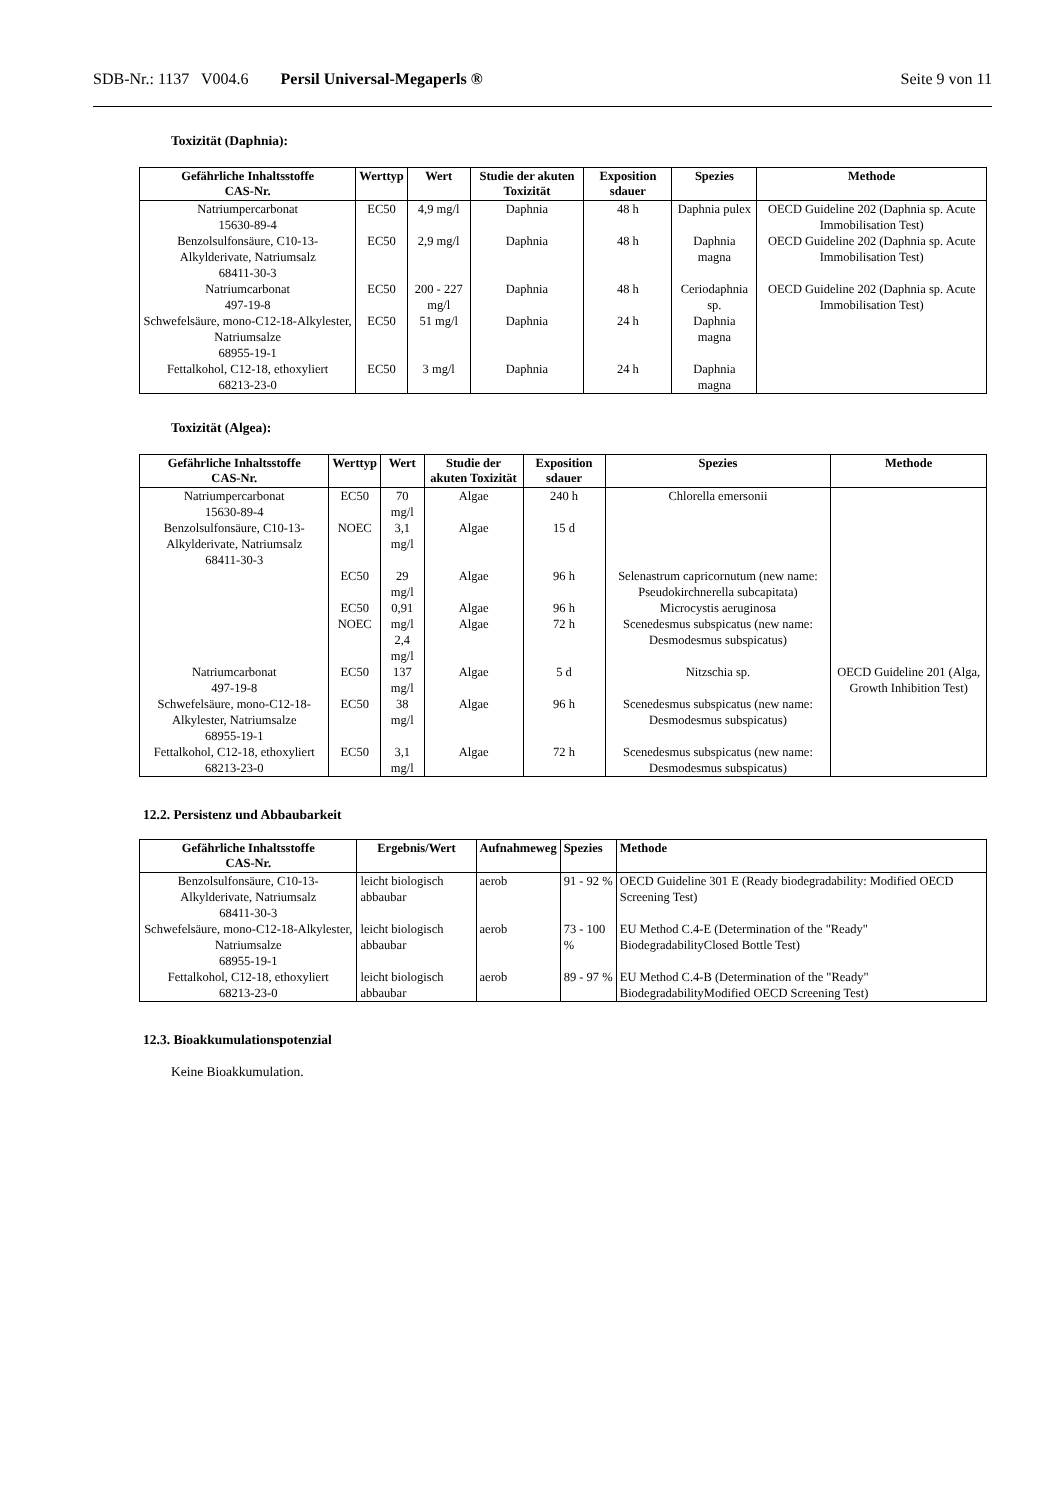SDB-Nr.: 1137 V004.6 Persil Universal-Megaperls ® Seite 9 von 11
Toxizität (Daphnia):
| Gefährliche Inhaltsstoffe CAS-Nr. | Werttyp | Wert | Studie der akuten Toxizität | Exposition sdauer | Spezies | Methode |
| --- | --- | --- | --- | --- | --- | --- |
| Natriumpercarbonat 15630-89-4 | EC50 | 4,9 mg/l | Daphnia | 48 h | Daphnia pulex | OECD Guideline 202 (Daphnia sp. Acute Immobilisation Test) |
| Benzolsulfonsäure, C10-13-Alkylderivate, Natriumsalz 68411-30-3 | EC50 | 2,9 mg/l | Daphnia | 48 h | Daphnia magna | OECD Guideline 202 (Daphnia sp. Acute Immobilisation Test) |
| Natriumcarbonat 497-19-8 | EC50 | 200 - 227 mg/l | Daphnia | 48 h | Ceriodaphnia sp. | OECD Guideline 202 (Daphnia sp. Acute Immobilisation Test) |
| Schwefelsäure, mono-C12-18-Alkylester, Natriumsalze 68955-19-1 | EC50 | 51 mg/l | Daphnia | 24 h | Daphnia magna | |
| Fettalkohol, C12-18, ethoxyliert 68213-23-0 | EC50 | 3 mg/l | Daphnia | 24 h | Daphnia magna | |
Toxizität (Algea):
| Gefährliche Inhaltsstoffe CAS-Nr. | Werttyp | Wert | Studie der akuten Toxizität | Exposition sdauer | Spezies | Methode |
| --- | --- | --- | --- | --- | --- | --- |
| Natriumpercarbonat 15630-89-4 | EC50 | 70 mg/l | Algae | 240 h | Chlorella emersonii | |
| Benzolsulfonsäure, C10-13-Alkylderivate, Natriumsalz 68411-30-3 | NOEC | 3,1 mg/l | Algae | 15 d | | |
| | EC50 | 29 mg/l | Algae | 96 h | Selenastrum capricornutum (new name: Pseudokirchnerella subcapitata) | |
| | EC50 NOEC | 0,91 mg/l 2,4 mg/l | Algae Algae | 96 h 72 h | Microcystis aeruginosa Scenedesmus subspicatus (new name: Desmodesmus subspicatus) | |
| Natriumcarbonat 497-19-8 | EC50 | 137 mg/l | Algae | 5 d | Nitzschia sp. | OECD Guideline 201 (Alga, Growth Inhibition Test) |
| Schwefelsäure, mono-C12-18-Alkylester, Natriumsalze 68955-19-1 | EC50 | 38 mg/l | Algae | 96 h | Scenedesmus subspicatus (new name: Desmodesmus subspicatus) | |
| Fettalkohol, C12-18, ethoxyliert 68213-23-0 | EC50 | 3,1 mg/l | Algae | 72 h | Scenedesmus subspicatus (new name: Desmodesmus subspicatus) | |
12.2. Persistenz und Abbaubarkeit
| Gefährliche Inhaltsstoffe CAS-Nr. | Ergebnis/Wert | Aufnahmeweg | Spezies | Methode |
| --- | --- | --- | --- | --- |
| Benzolsulfonsäure, C10-13-Alkylderivate, Natriumsalz 68411-30-3 | leicht biologisch abbaubar | aerob | 91 - 92 % | OECD Guideline 301 E (Ready biodegradability: Modified OECD Screening Test) |
| Schwefelsäure, mono-C12-18-Alkylester, Natriumsalze 68955-19-1 | leicht biologisch abbaubar | aerob | 73 - 100 % | EU Method C.4-E (Determination of the "Ready" BiodegradabilityClosed Bottle Test) |
| Fettalkohol, C12-18, ethoxyliert 68213-23-0 | leicht biologisch abbaubar | aerob | 89 - 97 % | EU Method C.4-B (Determination of the "Ready" BiodegradabilityModified OECD Screening Test) |
12.3. Bioakkumulationspotenzial
Keine Bioakkumulation.